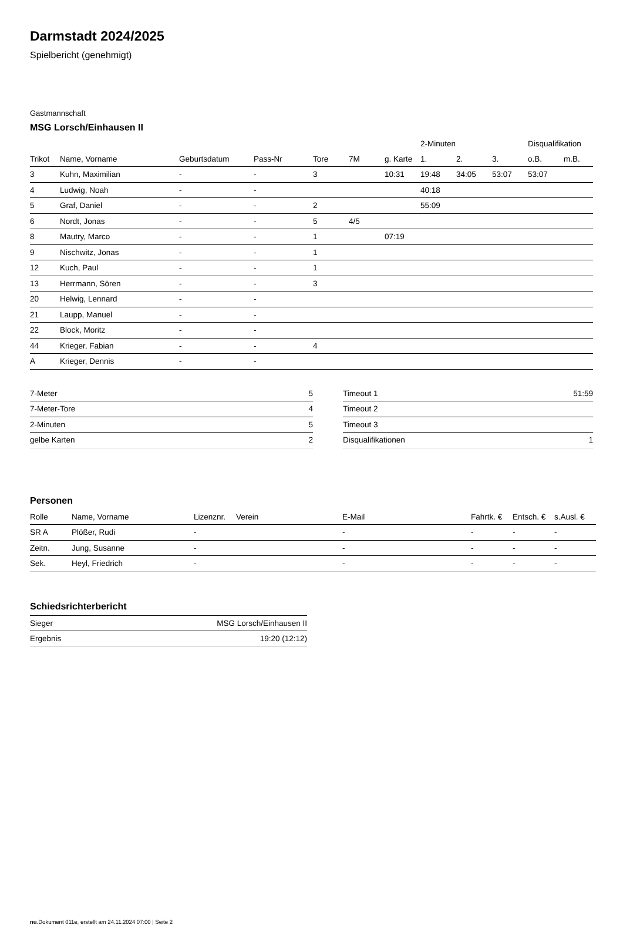Darmstadt 2024/2025
Spielbericht (genehmigt)
Gastmannschaft
MSG Lorsch/Einhausen II
| | | | | | | | 2-Minuten | | | Disqualifikation | |
| --- | --- | --- | --- | --- | --- | --- | --- | --- | --- | --- | --- |
| Trikot | Name, Vorname | Geburtsdatum | Pass-Nr | Tore | 7M | g. Karte | 1. | 2. | 3. | o.B. | m.B. |
| 3 | Kuhn, Maximilian | - | - | 3 | | 10:31 | 19:48 | 34:05 | 53:07 | 53:07 | |
| 4 | Ludwig, Noah | - | - | | | | 40:18 | | | | |
| 5 | Graf, Daniel | - | - | 2 | | | 55:09 | | | | |
| 6 | Nordt, Jonas | - | - | 5 | 4/5 | | | | | | |
| 8 | Mautry, Marco | - | - | 1 | | 07:19 | | | | | |
| 9 | Nischwitz, Jonas | - | - | 1 | | | | | | | |
| 12 | Kuch, Paul | - | - | 1 | | | | | | | |
| 13 | Herrmann, Sören | - | - | 3 | | | | | | | |
| 20 | Helwig, Lennard | - | - | | | | | | | | |
| 21 | Laupp, Manuel | - | - | | | | | | | | |
| 22 | Block, Moritz | - | - | | | | | | | | |
| 44 | Krieger, Fabian | - | - | 4 | | | | | | | |
| A | Krieger, Dennis | - | - | | | | | | | | |
| 7-Meter | 5 |
| 7-Meter-Tore | 4 |
| 2-Minuten | 5 |
| gelbe Karten | 2 |
| Timeout 1 | 51:59 |
| Timeout 2 | |
| Timeout 3 | |
| Disqualifikationen | 1 |
Personen
| Rolle | Name, Vorname | Lizenznr. | Verein | E-Mail | Fahrtk. € | Entsch. € | s.Ausl. € |
| --- | --- | --- | --- | --- | --- | --- | --- |
| SR A | Plößer, Rudi | - | | - | - | - | - |
| Zeitn. | Jung, Susanne | - | | - | - | - | - |
| Sek. | Heyl, Friedrich | - | | - | - | - | - |
Schiedsrichterbericht
| Sieger | MSG Lorsch/Einhausen II |
| Ergebnis | 19:20 (12:12) |
nu.Dokument 011e, erstellt am 24.11.2024 07:00 | Seite 2